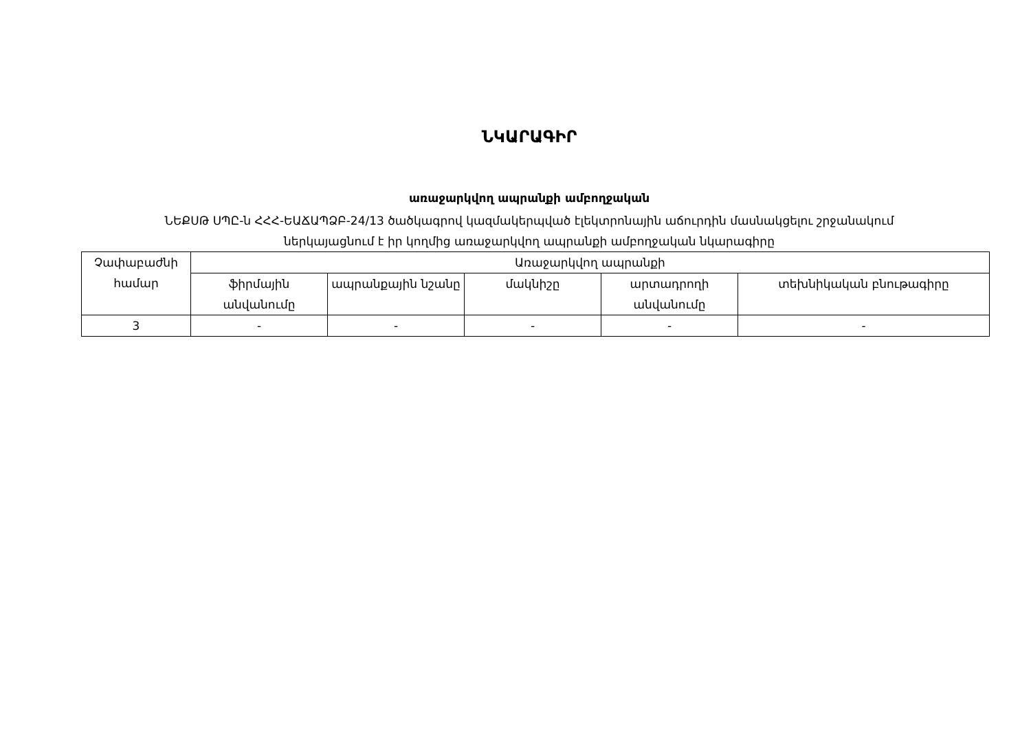ՆԿԱՐԱԳԻՐ
առաջարկվող ապրանքի ամբողջական
ՆԵՔՍԹ ՍՊԸ-ն ՀՀՀ-ԵԱՃԱՊՁԲ-24/13 ծածկագրով կազմակերպված էլեկտրոնային աճուրդին մասնակցելու շրջանակում
ներկայացնում է իր կողմից առաջարկվող ապրանքի ամբողջական նկարագիրը
| Չափաբաժնի համար | Առաջարկվող ապրանքի | | | | |
| | ֆիրմային անվանումը | ապրանքային նշանը | մակնիշը | արտադրողի անվանումը | տեխնիկական բնութագիրը |
| 3 | - | - | - | - | - |